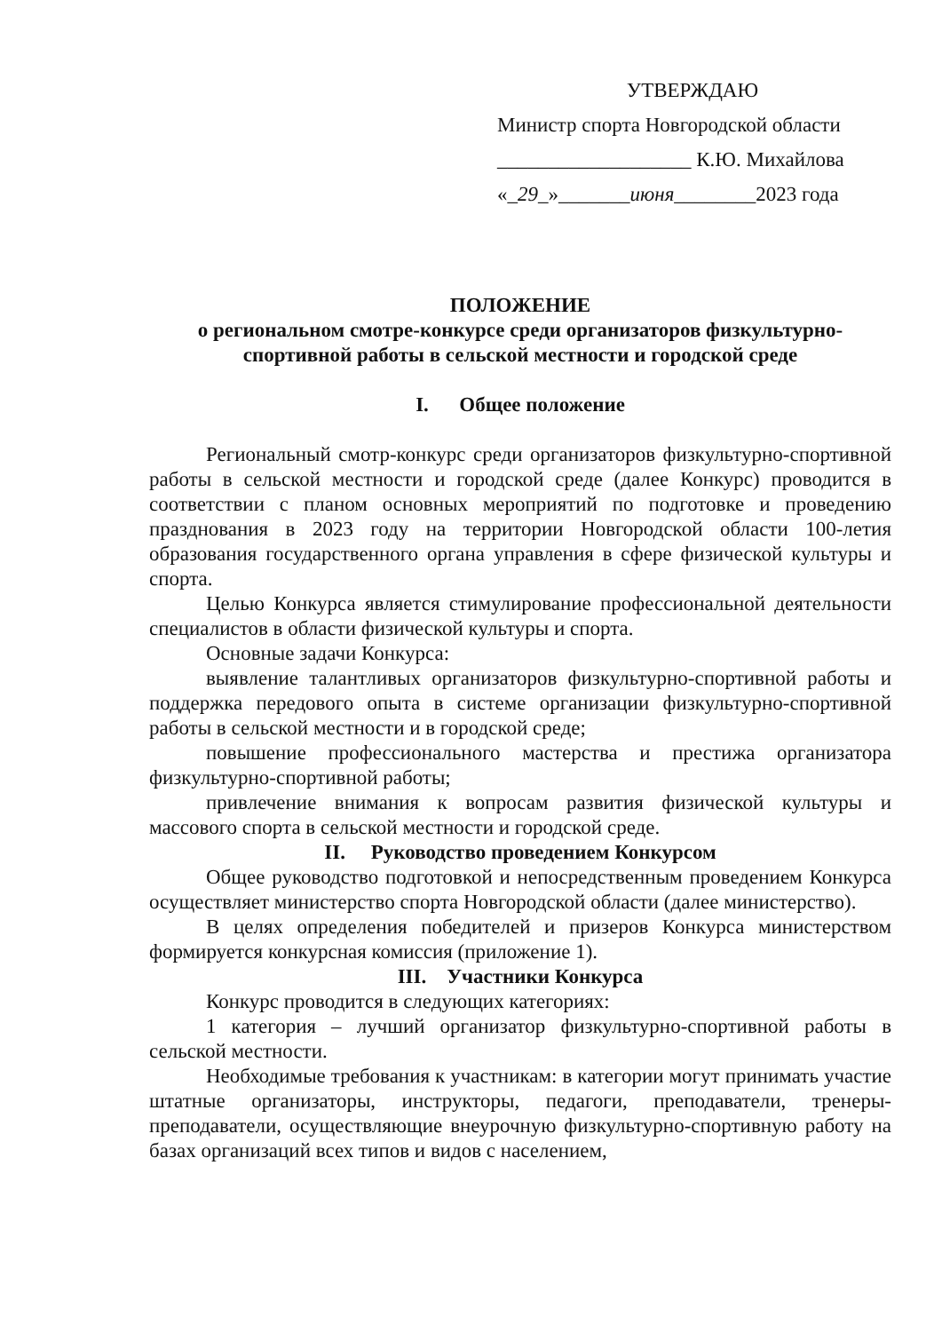УТВЕРЖДАЮ
Министр спорта Новгородской области
___________________ К.Ю. Михайлова
«_29_»_______июня________2023 года
ПОЛОЖЕНИЕ
о региональном смотре-конкурсе среди организаторов физкультурно-спортивной работы в сельской местности и городской среде
I. Общее положение
Региональный смотр-конкурс среди организаторов физкультурно-спортивной работы в сельской местности и городской среде (далее Конкурс) проводится в соответствии с планом основных мероприятий по подготовке и проведению празднования в 2023 году на территории Новгородской области 100-летия образования государственного органа управления в сфере физической культуры и спорта.
Целью Конкурса является стимулирование профессиональной деятельности специалистов в области физической культуры и спорта.
Основные задачи Конкурса:
выявление талантливых организаторов физкультурно-спортивной работы и поддержка передового опыта в системе организации физкультурно-спортивной работы в сельской местности и в городской среде;
повышение профессионального мастерства и престижа организатора физкультурно-спортивной работы;
привлечение внимания к вопросам развития физической культуры и массового спорта в сельской местности и городской среде.
II. Руководство проведением Конкурсом
Общее руководство подготовкой и непосредственным проведением Конкурса осуществляет министерство спорта Новгородской области (далее министерство).
В целях определения победителей и призеров Конкурса министерством формируется конкурсная комиссия (приложение 1).
III. Участники Конкурса
Конкурс проводится в следующих категориях:
1 категория – лучший организатор физкультурно-спортивной работы в сельской местности.
Необходимые требования к участникам: в категории могут принимать участие штатные организаторы, инструкторы, педагоги, преподаватели, тренеры-преподаватели, осуществляющие внеурочную физкультурно-спортивную работу на базах организаций всех типов и видов с населением,